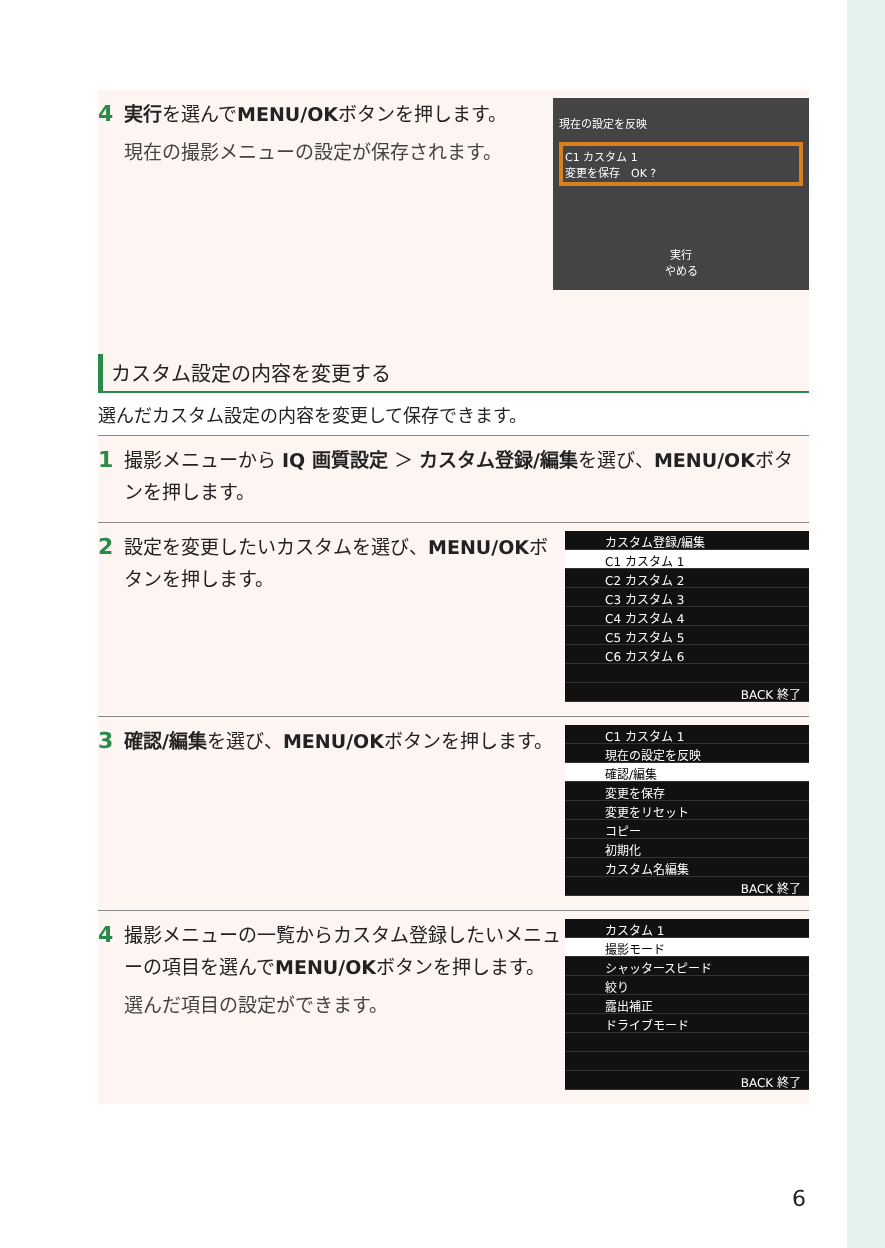4 実行を選んでMENU/OKボタンを押します。
現在の撮影メニューの設定が保存されます。
現在の設定を反映
C1 カスタム 1
変更を保存　OK ?
実行
やめる
カスタム設定の内容を変更する
選んだカスタム設定の内容を変更して保存できます。
1 撮影メニューから IQ 画質設定 ＞ カスタム登録/編集を選び、MENU/OKボタンを押します。
2 設定を変更したいカスタムを選び、MENU/OKボタンを押します。
カスタム登録/編集
C1 カスタム 1
C2 カスタム 2
C3 カスタム 3
C4 カスタム 4
C5 カスタム 5
C6 カスタム 6
BACK 終了
3 確認/編集を選び、MENU/OKボタンを押します。
C1 カスタム 1
現在の設定を反映
確認/編集
変更を保存
変更をリセット
コピー
初期化
カスタム名編集
BACK 終了
4 撮影メニューの一覧からカスタム登録したいメニューの項目を選んでMENU/OKボタンを押します。
選んだ項目の設定ができます。
カスタム 1
撮影モード
シャッタースピード
絞り
露出補正
ドライブモード
BACK 終了
6